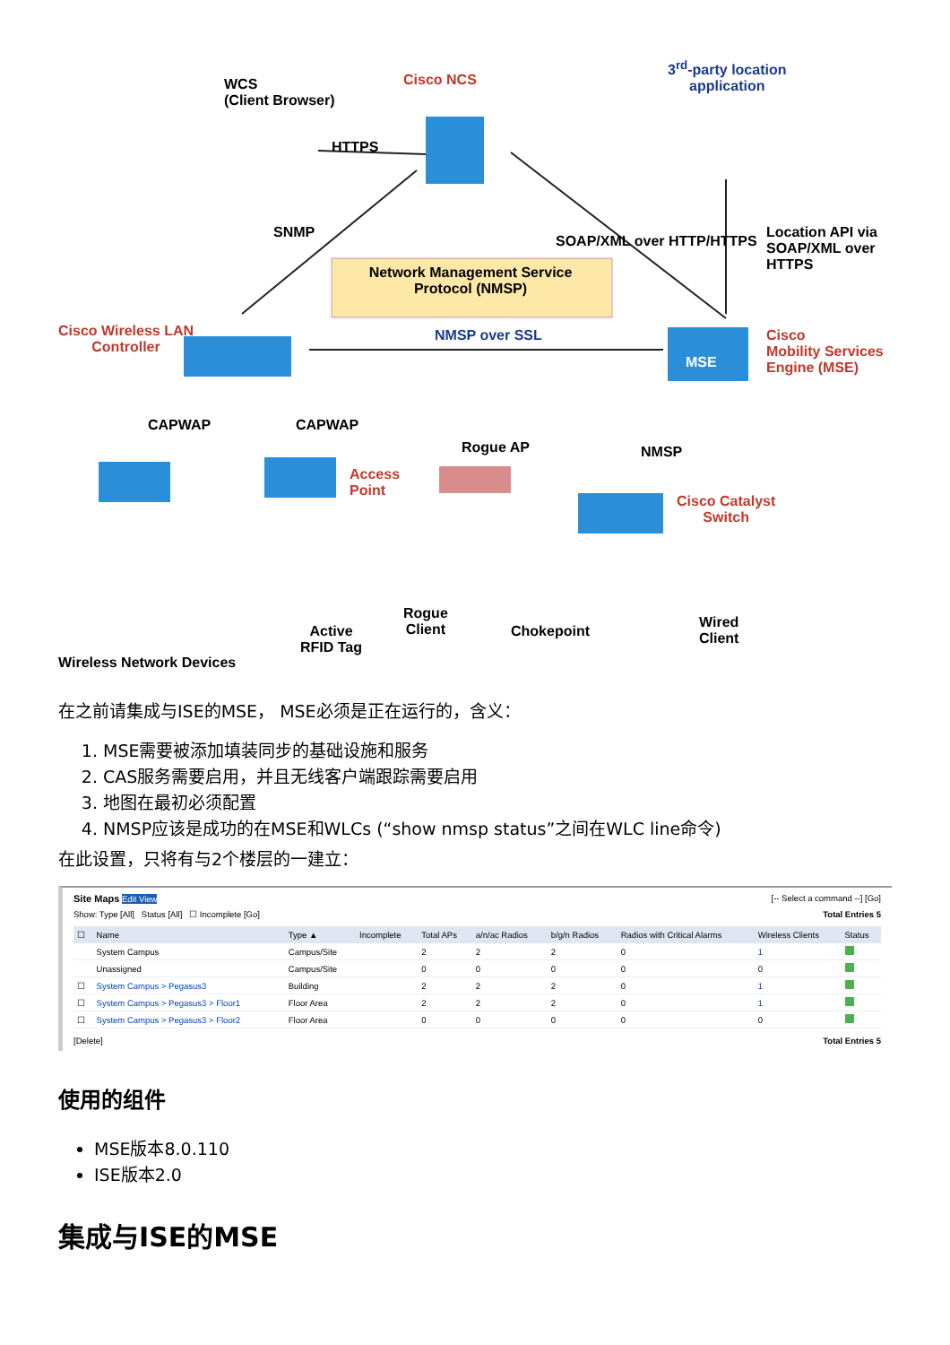WCS
(Client Browser)
Cisco NCS
HTTPS
3<sup>rd</sup>-party location
application
Location API via
SOAP/XML over
HTTPS
SOAP/XML over HTTP/HTTPS
SNMP
Network Management Service Protocol (NMSP)
Cisco Wireless LAN
Controller
NMSP over SSL
Cisco
Mobility Services
Engine (MSE)
MSE
CAPWAP CAPWAP
Access
Point
Rogue AP NMSP
Cisco Catalyst
Switch
Wired
Client
Rogue
Client
Chokepoint
Active
RFID Tag
Wireless Network Devices
在之前请集成与ISE的MSE， MSE必须是正在运行的，含义：
1. MSE需要被添加填装同步的基础设施和服务
2. CAS服务需要启用，并且无线客户端跟踪需要启用
3. 地图在最初必须配置
4. NMSP应该是成功的在MSE和WLCs (“show nmsp status”之间在WLC line命令)
在此设置，只将有与2个楼层的一建立：
Site Maps Edit View [-- Select a command --] [Go]
Show: Type [All] Status [All] ☐ Incomplete [Go] Total Entries 5
| ☐ | Name | Type ▲ | Incomplete | Total APs | a/n/ac Radios | b/g/n Radios | Radios with Critical Alarms | Wireless Clients | Status |
| --- | --- | --- | --- | --- | --- | --- | --- | --- | --- |
| | System Campus | Campus/Site | | 2 | 2 | 2 | 0 | 1 | |
| | Unassigned | Campus/Site | | 0 | 0 | 0 | 0 | 0 | |
| ☐ | System Campus > Pegasus3 | Building | | 2 | 2 | 2 | 0 | 1 | |
| ☐ | System Campus > Pegasus3 > Floor1 | Floor Area | | 2 | 2 | 2 | 0 | 1 | |
| ☐ | System Campus > Pegasus3 > Floor2 | Floor Area | | 0 | 0 | 0 | 0 | 0 | |
[Delete] Total Entries 5
使用的组件
MSE版本8.0.110
ISE版本2.0
集成与ISE的MSE